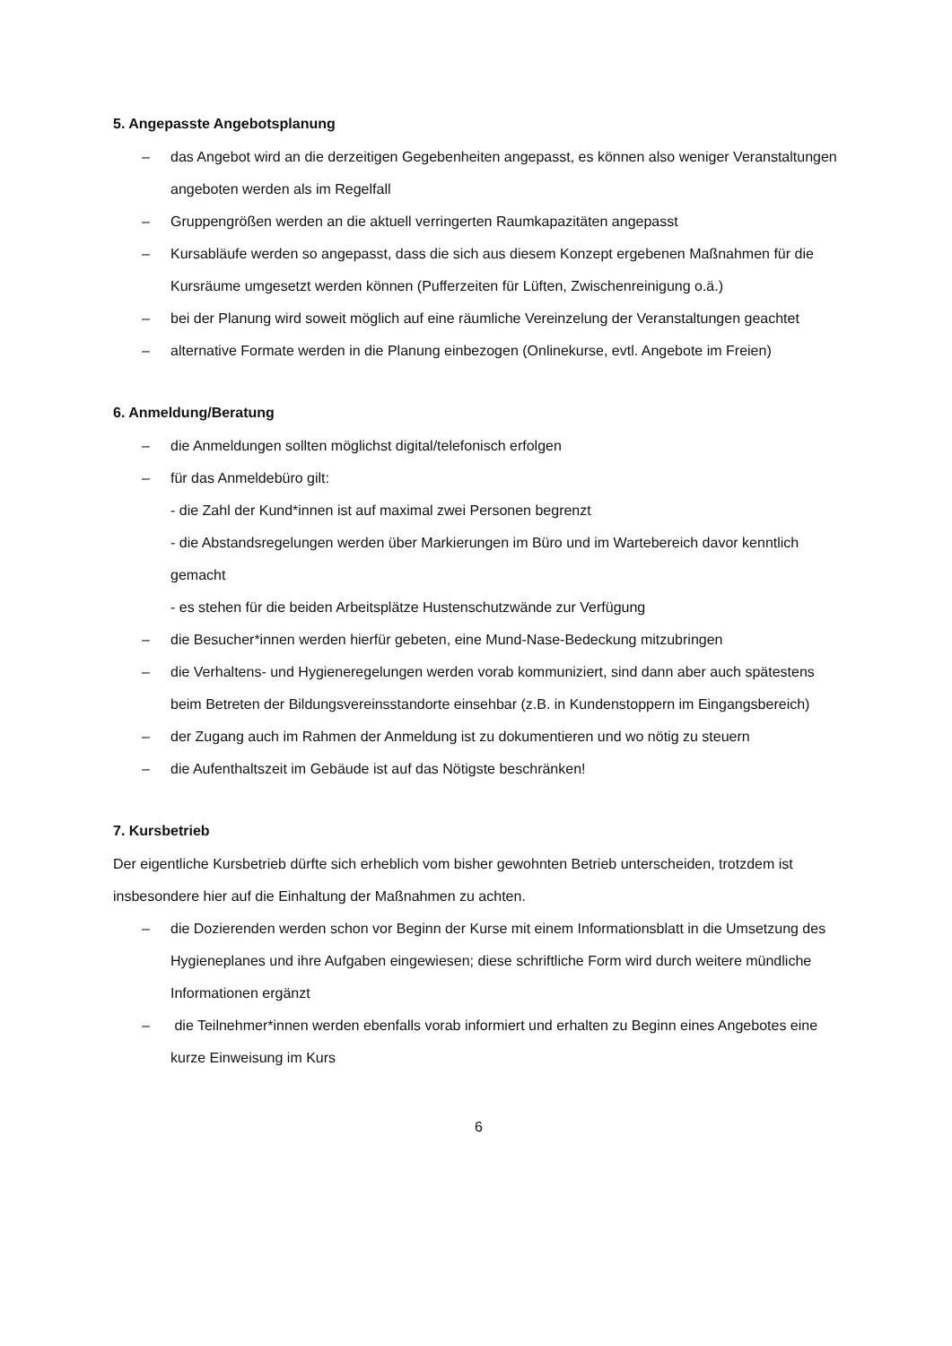5. Angepasste Angebotsplanung
– das Angebot wird an die derzeitigen Gegebenheiten angepasst, es können also weniger Veranstaltungen angeboten werden als im Regelfall
– Gruppengrößen werden an die aktuell verringerten Raumkapazitäten angepasst
– Kursabläufe werden so angepasst, dass die sich aus diesem Konzept ergebenen Maßnahmen für die Kursräume umgesetzt werden können (Pufferzeiten für Lüften, Zwischenreinigung o.ä.)
– bei der Planung wird soweit möglich auf eine räumliche Vereinzelung der Veranstaltungen geachtet
– alternative Formate werden in die Planung einbezogen (Onlinekurse, evtl. Angebote im Freien)
6. Anmeldung/Beratung
– die Anmeldungen sollten möglichst digital/telefonisch erfolgen
– für das Anmeldebüro gilt:
- die Zahl der Kund*innen ist auf maximal zwei Personen begrenzt
- die Abstandsregelungen werden über Markierungen im Büro und im Wartebereich davor kenntlich gemacht
- es stehen für die beiden Arbeitsplätze Hustenschutzwände zur Verfügung
– die Besucher*innen werden hierfür gebeten, eine Mund-Nase-Bedeckung mitzubringen
– die Verhaltens- und Hygieneregelungen werden vorab kommuniziert, sind dann aber auch spätestens beim Betreten der Bildungsvereinsstandorte einsehbar (z.B. in Kundenstoppern im Eingangsbereich)
– der Zugang auch im Rahmen der Anmeldung ist zu dokumentieren und wo nötig zu steuern
– die Aufenthaltszeit im Gebäude ist auf das Nötigste beschränken!
7. Kursbetrieb
Der eigentliche Kursbetrieb dürfte sich erheblich vom bisher gewohnten Betrieb unterscheiden, trotzdem ist insbesondere hier auf die Einhaltung der Maßnahmen zu achten.
– die Dozierenden werden schon vor Beginn der Kurse mit einem Informationsblatt in die Umsetzung des Hygieneplanes und ihre Aufgaben eingewiesen; diese schriftliche Form wird durch weitere mündliche Informationen ergänzt
– die Teilnehmer*innen werden ebenfalls vorab informiert und erhalten zu Beginn eines Angebotes eine kurze Einweisung im Kurs
6